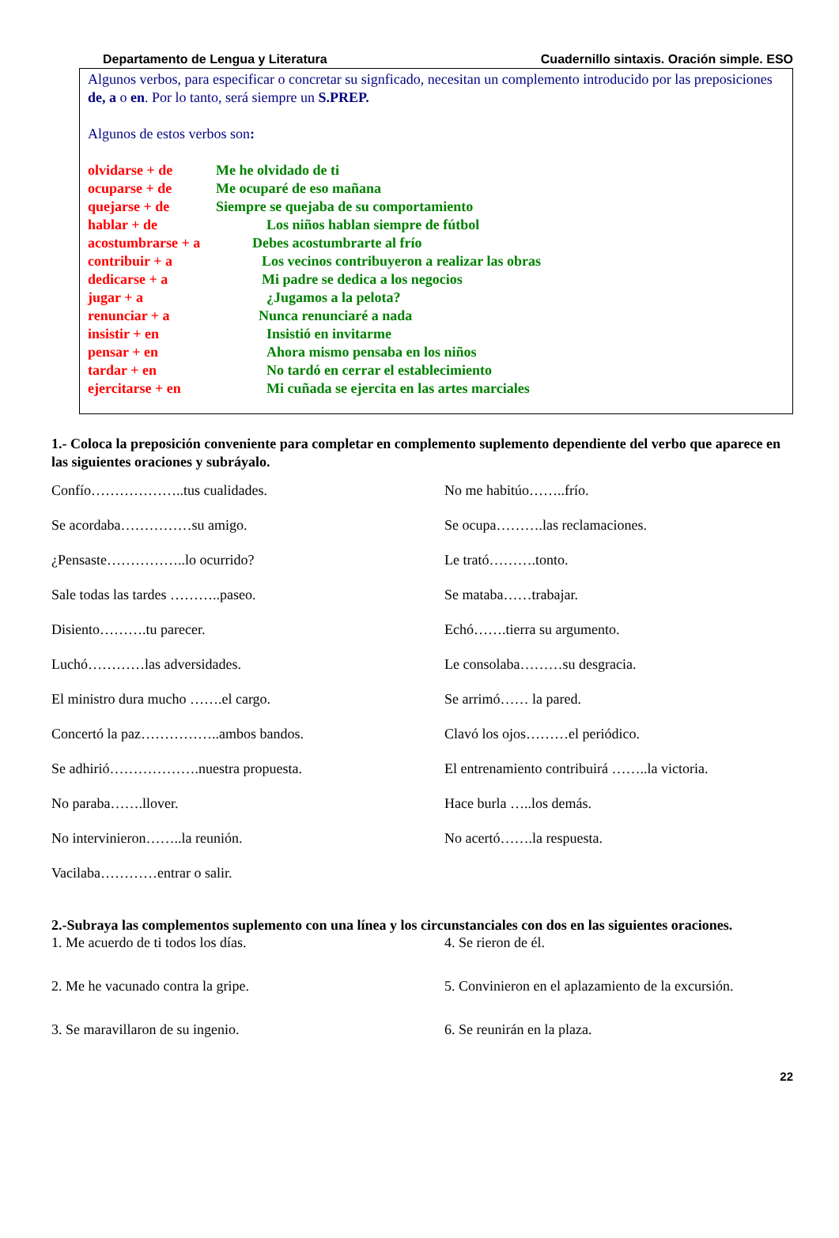Departamento de Lengua y Literatura Cuadernillo sintaxis. Oración simple. ESO
Algunos verbos, para especificar o concretar su signficado, necesitan un complemento introducido por las preposiciones de, a o en. Por lo tanto, será siempre un S.PREP.
Algunos de estos verbos son:
olvidarse + de Me he olvidado de ti
ocuparse + de Me ocuparé de eso mañana
quejarse + de Siempre se quejaba de su comportamiento
hablar + de Los niños hablan siempre de fútbol
acostumbrarse + a Debes acostumbrarte al frío
contribuir + a Los vecinos contribuyeron a realizar las obras
dedicarse + a Mi padre se dedica a los negocios
jugar + a ¿Jugamos a la pelota?
renunciar + a Nunca renunciaré a nada
insistir + en Insistió en invitarme
pensar + en Ahora mismo pensaba en los niños
tardar + en No tardó en cerrar el establecimiento
ejercitarse + en Mi cuñada se ejercita en las artes marciales
1.- Coloca la preposición conveniente para completar en complemento suplemento dependiente del verbo que aparece en las siguientes oraciones y subráyalo.
Confío………………..tus cualidades.
No me habitúo……..frío.
Se acordaba……………su amigo.
Se ocupa……….las reclamaciones.
¿Pensaste……………..lo ocurrido?
Le trató……….tonto.
Sale todas las tardes ………..paseo.
Se mataba……trabajar.
Disiento……….tu parecer.
Echó…….tierra su argumento.
Luchó…………las adversidades.
Le consolaba………su desgracia.
El ministro dura mucho …….el cargo.
Se arrimó…… la pared.
Concertó la paz……………..ambos bandos.
Clavó los ojos………el periódico.
Se adhirió……………….nuestra propuesta.
El entrenamiento contribuirá ……..la victoria.
No paraba…….llover.
Hace burla …..los demás.
No intervinieron……..la reunión.
No acertó…….la respuesta.
Vacilaba…………entrar o salir.
2.-Subraya las complementos suplemento con una línea y los circunstanciales con dos en las siguientes oraciones.
1. Me acuerdo de ti todos los días.
4. Se rieron de él.
2. Me he vacunado contra la gripe.
5. Convinieron en el aplazamiento de la excursión.
3. Se maravillaron de su ingenio.
6. Se reunirán en la plaza.
22